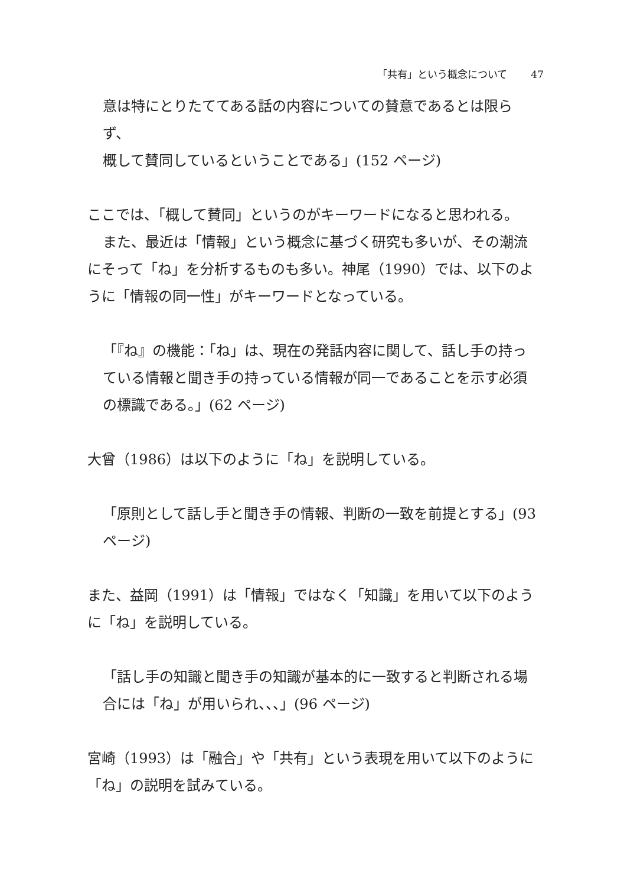「共有」という概念について 47
意は特にとりたててある話の内容についての賛意であるとは限らず、
概して賛同しているということである」(152 ページ)
ここでは、「概して賛同」というのがキーワードになると思われる。
また、最近は「情報」という概念に基づく研究も多いが、その潮流にそって「ね」を分析するものも多い。神尾（1990）では、以下のように「情報の同一性」がキーワードとなっている。
「『ね』の機能：「ね」は、現在の発話内容に関して、話し手の持っている情報と聞き手の持っている情報が同一であることを示す必須の標識である。」(62 ページ)
大曾（1986）は以下のように「ね」を説明している。
「原則として話し手と聞き手の情報、判断の一致を前提とする」(93 ページ)
また、益岡（1991）は「情報」ではなく「知識」を用いて以下のように「ね」を説明している。
「話し手の知識と聞き手の知識が基本的に一致すると判断される場合には「ね」が用いられ、、、」(96 ページ)
宮崎（1993）は「融合」や「共有」という表現を用いて以下のように「ね」の説明を試みている。